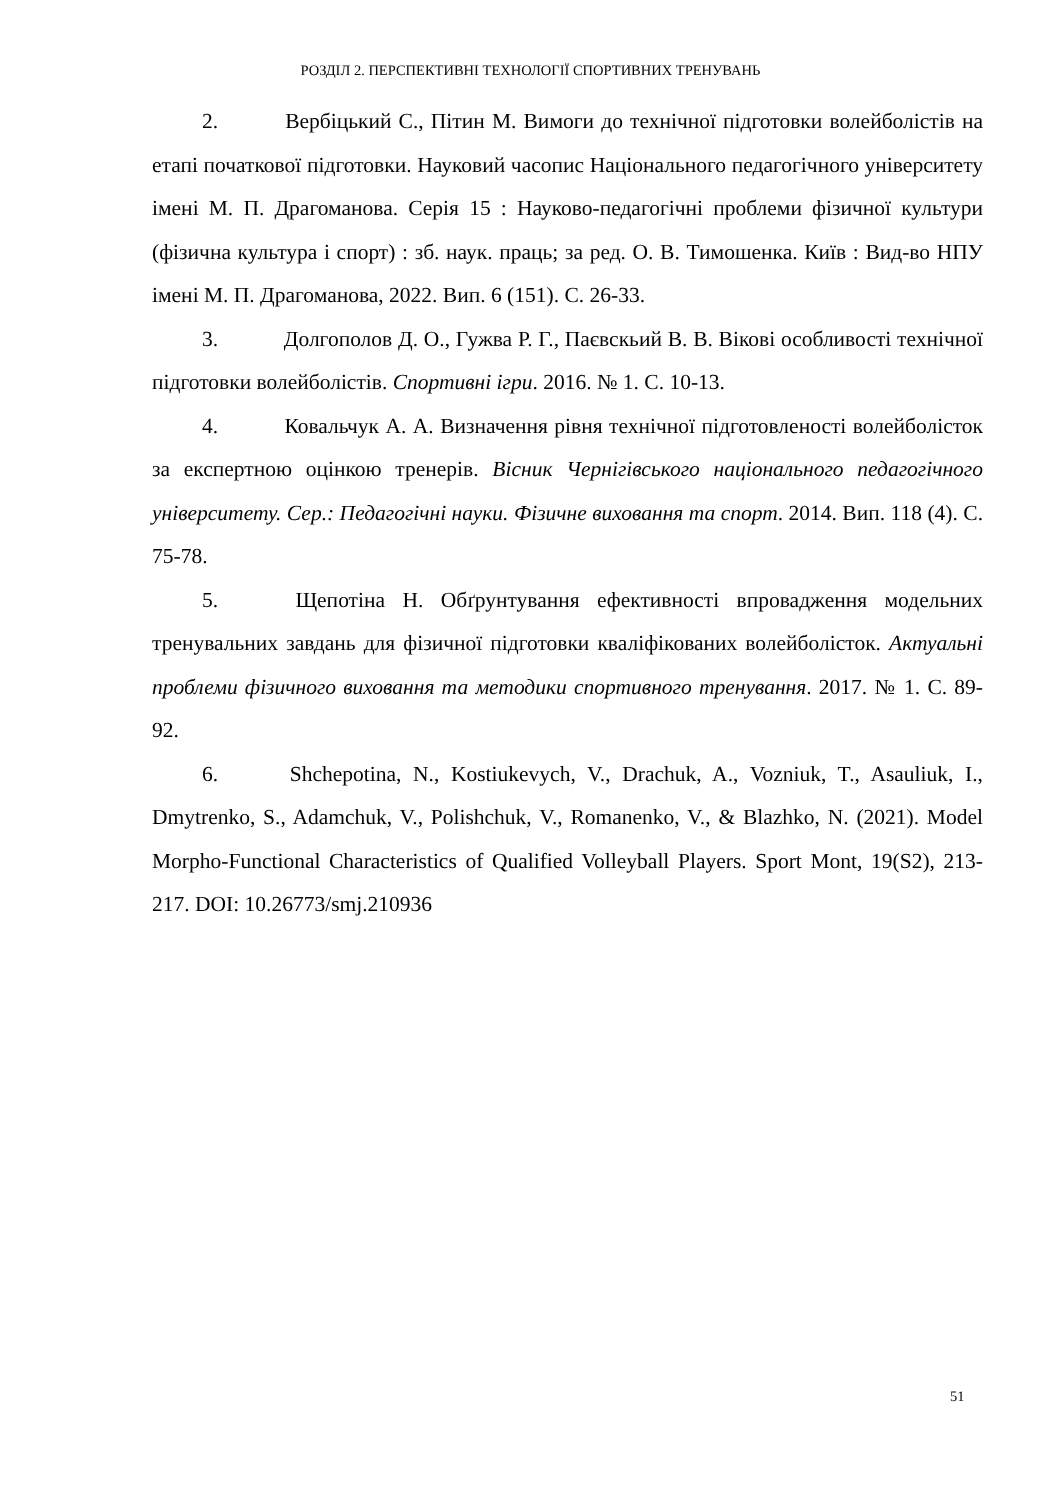РОЗДІЛ 2. ПЕРСПЕКТИВНІ ТЕХНОЛОГІЇ СПОРТИВНИХ ТРЕНУВАНЬ
2. Вербіцький С., Пітин М. Вимоги до технічної підготовки волейболістів на етапі початкової підготовки. Науковий часопис Національного педагогічного університету імені М. П. Драгоманова. Серія 15 : Науково-педагогічні проблеми фізичної культури (фізична культура і спорт) : зб. наук. праць; за ред. О. В. Тимошенка. Київ : Вид-во НПУ імені М. П. Драгоманова, 2022. Вип. 6 (151). С. 26-33.
3. Долгополов Д. О., Гужва Р. Г., Паєвскьий В. В. Вікові особливості технічної підготовки волейболістів. Спортивні ігри. 2016. № 1. С. 10-13.
4. Ковальчук А. А. Визначення рівня технічної підготовленості волейболісток за експертною оцінкою тренерів. Вісник Чернігівського національного педагогічного університету. Сер.: Педагогічні науки. Фізичне виховання та спорт. 2014. Вип. 118 (4). С. 75-78.
5. Щепотіна Н. Обґрунтування ефективності впровадження модельних тренувальних завдань для фізичної підготовки кваліфікованих волейболісток. Актуальні проблеми фізичного виховання та методики спортивного тренування. 2017. № 1. С. 89-92.
6. Shchepotina, N., Kostiukevych, V., Drachuk, A., Vozniuk, T., Asauliuk, I., Dmytrenko, S., Adamchuk, V., Polishchuk, V., Romanenko, V., & Blazhko, N. (2021). Model Morpho-Functional Characteristics of Qualified Volleyball Players. Sport Mont, 19(S2), 213-217. DOI: 10.26773/smj.210936
51